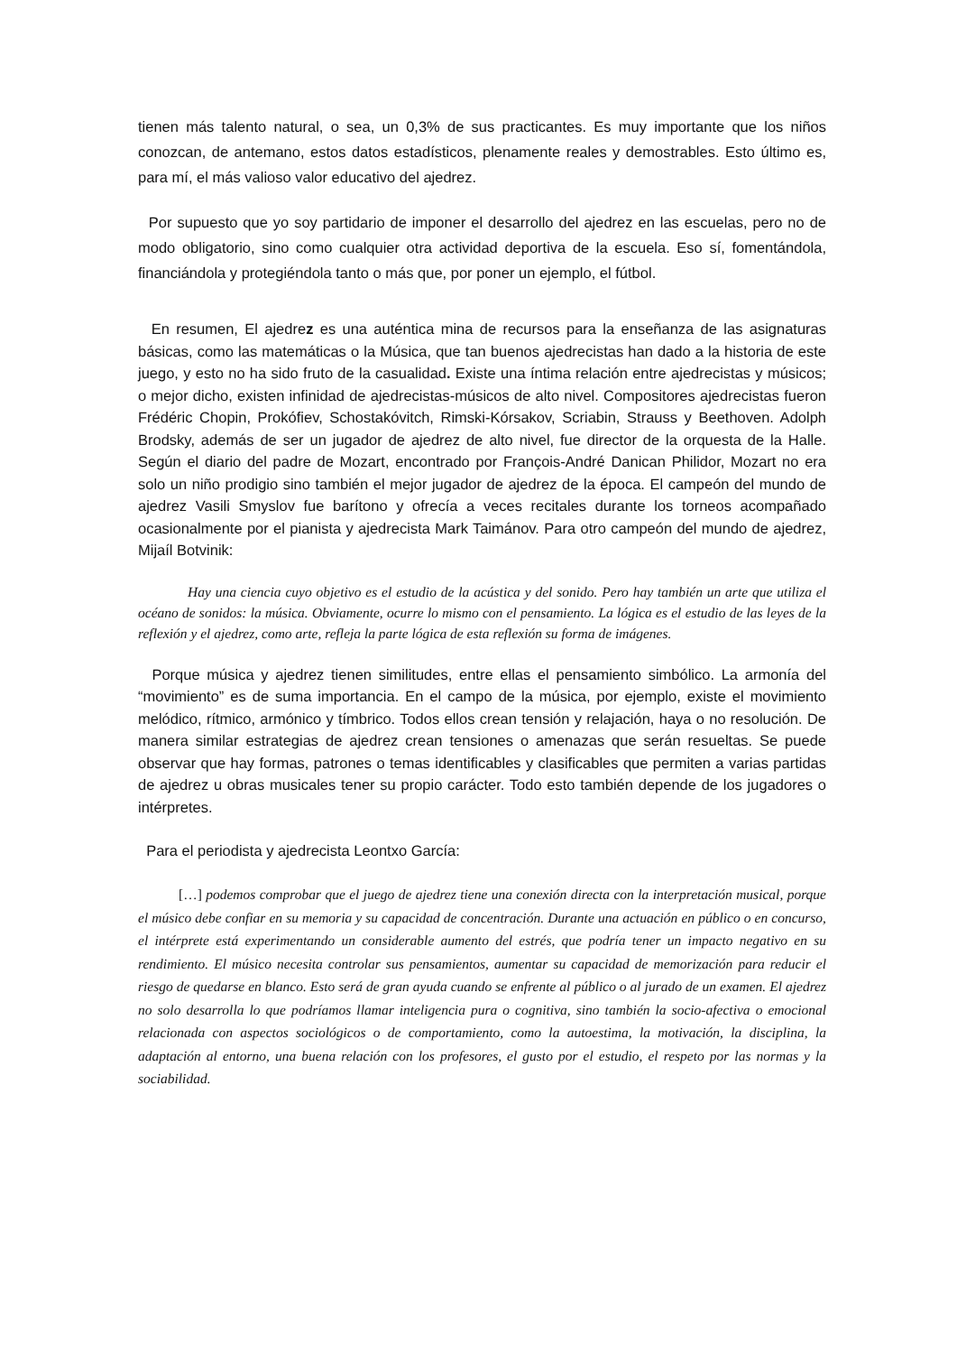tienen más talento natural, o sea, un 0,3% de sus practicantes. Es muy importante que los niños conozcan, de antemano, estos datos estadísticos, plenamente reales y demostrables. Esto último es, para mí, el más valioso valor educativo del ajedrez.
Por supuesto que yo soy partidario de imponer el desarrollo del ajedrez en las escuelas, pero no de modo obligatorio, sino como cualquier otra actividad deportiva de la escuela. Eso sí, fomentándola, financiándola y protegiéndola tanto o más que, por poner un ejemplo, el fútbol.
En resumen, El ajedrez es una auténtica mina de recursos para la enseñanza de las asignaturas básicas, como las matemáticas o la Música, que tan buenos ajedrecistas han dado a la historia de este juego, y esto no ha sido fruto de la casualidad. Existe una íntima relación entre ajedrecistas y músicos; o mejor dicho, existen infinidad de ajedrecistas-músicos de alto nivel. Compositores ajedrecistas fueron Frédéric Chopin, Prokófiev, Schostakóvitch, Rimski-Kórsakov, Scriabin, Strauss y Beethoven. Adolph Brodsky, además de ser un jugador de ajedrez de alto nivel, fue director de la orquesta de la Halle. Según el diario del padre de Mozart, encontrado por François-André Danican Philidor, Mozart no era solo un niño prodigio sino también el mejor jugador de ajedrez de la época. El campeón del mundo de ajedrez Vasili Smyslov fue barítono y ofrecía a veces recitales durante los torneos acompañado ocasionalmente por el pianista y ajedrecista Mark Taimánov. Para otro campeón del mundo de ajedrez, Mijaíl Botvinik:
Hay una ciencia cuyo objetivo es el estudio de la acústica y del sonido. Pero hay también un arte que utiliza el océano de sonidos: la música. Obviamente, ocurre lo mismo con el pensamiento. La lógica es el estudio de las leyes de la reflexión y el ajedrez, como arte, refleja la parte lógica de esta reflexión su forma de imágenes.
Porque música y ajedrez tienen similitudes, entre ellas el pensamiento simbólico. La armonía del “movimiento” es de suma importancia. En el campo de la música, por ejemplo, existe el movimiento melódico, rítmico, armónico y tímbrico. Todos ellos crean tensión y relajación, haya o no resolución. De manera similar estrategias de ajedrez crean tensiones o amenazas que serán resueltas. Se puede observar que hay formas, patrones o temas identificables y clasificables que permiten a varias partidas de ajedrez u obras musicales tener su propio carácter. Todo esto también depende de los jugadores o intérpretes.
Para el periodista y ajedrecista Leontxo García:
[…] podemos comprobar que el juego de ajedrez tiene una conexión directa con la interpretación musical, porque el músico debe confiar en su memoria y su capacidad de concentración. Durante una actuación en público o en concurso, el intérprete está experimentando un considerable aumento del estrés, que podría tener un impacto negativo en su rendimiento. El músico necesita controlar sus pensamientos, aumentar su capacidad de memorización para reducir el riesgo de quedarse en blanco. Esto será de gran ayuda cuando se enfrente al público o al jurado de un examen. El ajedrez no solo desarrolla lo que podríamos llamar inteligencia pura o cognitiva, sino también la socio-afectiva o emocional relacionada con aspectos sociológicos o de comportamiento, como la autoestima, la motivación, la disciplina, la adaptación al entorno, una buena relación con los profesores, el gusto por el estudio, el respeto por las normas y la sociabilidad.